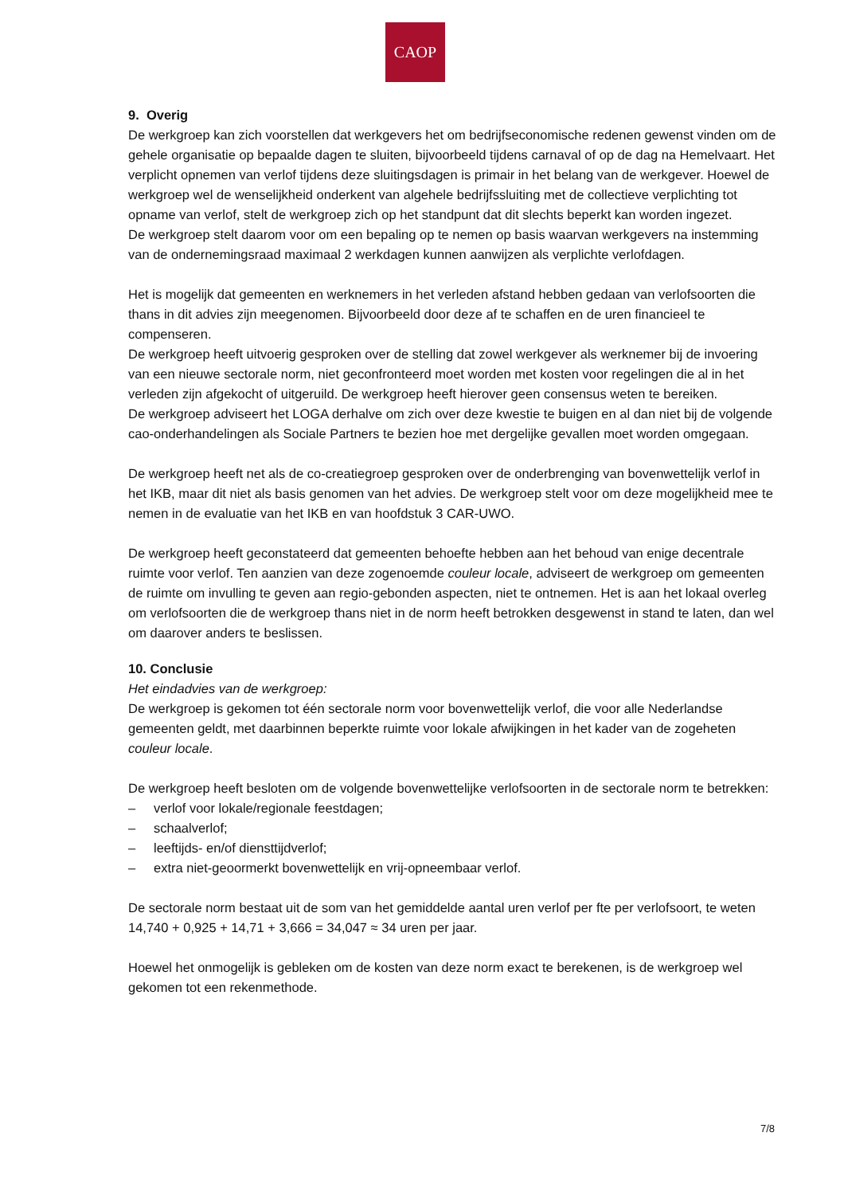CAOP
9. Overig
De werkgroep kan zich voorstellen dat werkgevers het om bedrijfseconomische redenen gewenst vinden om de gehele organisatie op bepaalde dagen te sluiten, bijvoorbeeld tijdens carnaval of op de dag na Hemelvaart. Het verplicht opnemen van verlof tijdens deze sluitingsdagen is primair in het belang van de werkgever. Hoewel de werkgroep wel de wenselijkheid onderkent van algehele bedrijfssluiting met de collectieve verplichting tot opname van verlof, stelt de werkgroep zich op het standpunt dat dit slechts beperkt kan worden ingezet.
De werkgroep stelt daarom voor om een bepaling op te nemen op basis waarvan werkgevers na instemming van de ondernemingsraad maximaal 2 werkdagen kunnen aanwijzen als verplichte verlofdagen.
Het is mogelijk dat gemeenten en werknemers in het verleden afstand hebben gedaan van verlofsoorten die thans in dit advies zijn meegenomen. Bijvoorbeeld door deze af te schaffen en de uren financieel te compenseren.
De werkgroep heeft uitvoerig gesproken over de stelling dat zowel werkgever als werknemer bij de invoering van een nieuwe sectorale norm, niet geconfronteerd moet worden met kosten voor regelingen die al in het verleden zijn afgekocht of uitgeruild. De werkgroep heeft hierover geen consensus weten te bereiken.
De werkgroep adviseert het LOGA derhalve om zich over deze kwestie te buigen en al dan niet bij de volgende cao-onderhandelingen als Sociale Partners te bezien hoe met dergelijke gevallen moet worden omgegaan.
De werkgroep heeft net als de co-creatiegroep gesproken over de onderbrenging van bovenwettelijk verlof in het IKB, maar dit niet als basis genomen van het advies. De werkgroep stelt voor om deze mogelijkheid mee te nemen in de evaluatie van het IKB en van hoofdstuk 3 CAR-UWO.
De werkgroep heeft geconstateerd dat gemeenten behoefte hebben aan het behoud van enige decentrale ruimte voor verlof. Ten aanzien van deze zogenoemde couleur locale, adviseert de werkgroep om gemeenten de ruimte om invulling te geven aan regio-gebonden aspecten, niet te ontnemen. Het is aan het lokaal overleg om verlofsoorten die de werkgroep thans niet in de norm heeft betrokken desgewenst in stand te laten, dan wel om daarover anders te beslissen.
10. Conclusie
Het eindadvies van de werkgroep:
De werkgroep is gekomen tot één sectorale norm voor bovenwettelijk verlof, die voor alle Nederlandse gemeenten geldt, met daarbinnen beperkte ruimte voor lokale afwijkingen in het kader van de zogeheten couleur locale.
De werkgroep heeft besloten om de volgende bovenwettelijke verlofsoorten in de sectorale norm te betrekken:
– verlof voor lokale/regionale feestdagen;
– schaalverlof;
– leeftijds- en/of diensttijdverlof;
– extra niet-geoormerkt bovenwettelijk en vrij-opneembaar verlof.
De sectorale norm bestaat uit de som van het gemiddelde aantal uren verlof per fte per verlofsoort, te weten 14,740 + 0,925 + 14,71 + 3,666 = 34,047 ≈ 34 uren per jaar.
Hoewel het onmogelijk is gebleken om de kosten van deze norm exact te berekenen, is de werkgroep wel gekomen tot een rekenmethode.
7/8